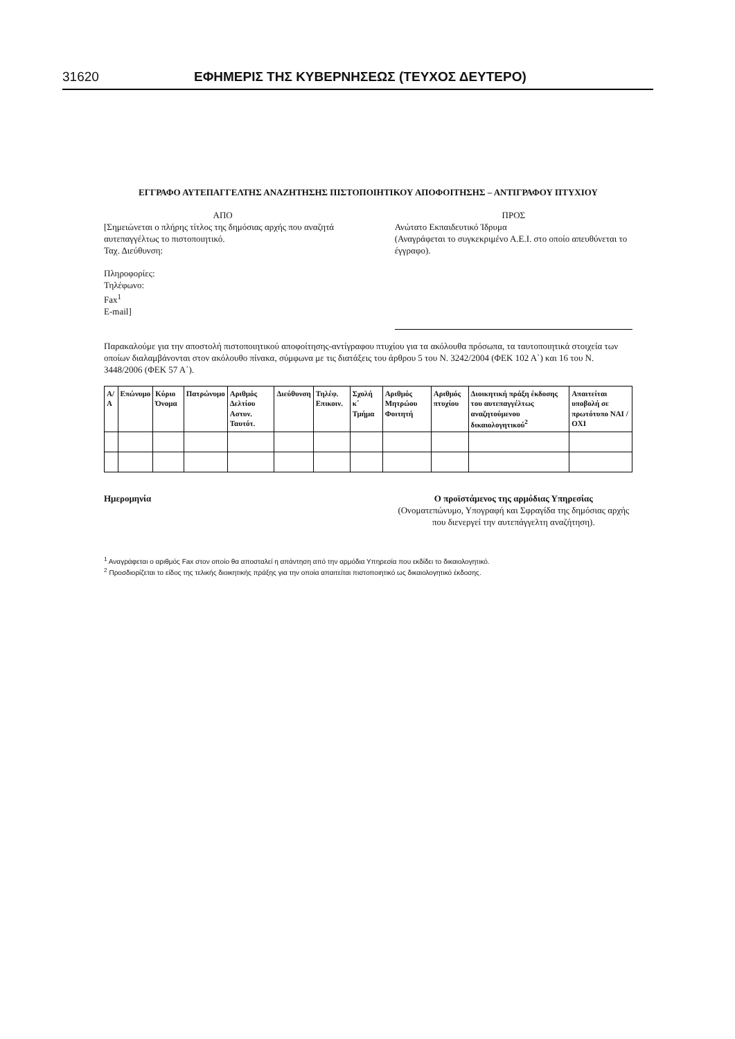31620 ΕΦΗΜΕΡΙΣ ΤΗΣ ΚΥΒΕΡΝΗΣΕΩΣ (ΤΕΥΧΟΣ ΔΕΥΤΕΡΟ)
ΕΓΓΡΑΦΟ ΑΥΤΕΠΑΓΓΕΛΤΗΣ ΑΝΑΖΗΤΗΣΗΣ ΠΙΣΤΟΠΟΙΗΤΙΚΟΥ ΑΠΟΦΟΙΤΗΣΗΣ – ΑΝΤΙΓΡΑΦΟΥ ΠΤΥΧΙΟΥ
ΑΠΟ
[Σημειώνεται ο πλήρης τίτλος της δημόσιας αρχής που αναζητά αυτεπαγγέλτως το πιστοποιητικό.
Ταχ. Διεύθυνση:
Πληροφορίες:
Τηλέφωνο:
Fax<sup>1</sup>
E-mail]
ΠΡΟΣ
Ανώτατο Εκπαιδευτικό Ίδρυμα
(Αναγράφεται το συγκεκριμένο Α.Ε.Ι. στο οποίο απευθύνεται το έγγραφο).
Παρακαλούμε για την αποστολή πιστοποιητικού αποφοίτησης-αντίγραφου πτυχίου για τα ακόλουθα πρόσωπα, τα ταυτοποιητικά στοιχεία των οποίων διαλαμβάνονται στον ακόλουθο πίνακα, σύμφωνα με τις διατάξεις του άρθρου 5 του Ν. 3242/2004 (ΦΕΚ 102 Α΄) και 16 του Ν. 3448/2006 (ΦΕΚ 57 Α΄).
| Α/Α | Επώνυμο | Κύριο Όνομα | Πατρώνυμο | Αριθμός Δελτίου Αστυν. Ταυτότ. | Διεύθυνση | Τηλέφ. Επικοιν. | Σχολή κ΄ Τμήμα | Αριθμός Μητρώου Φοιτητή | Αριθμός πτυχίου | Διοικητική πράξη έκδοσης του αυτεπαγγέλτως αναζητούμενου δικαιολογητικού<sup>2</sup> | Απαιτείται υποβολή σε πρωτότυπο ΝΑΙ / ΟΧΙ |
| --- | --- | --- | --- | --- | --- | --- | --- | --- | --- | --- | --- |
Ημερομηνία Ο προϊστάμενος της αρμόδιας Υπηρεσίας
(Ονοματεπώνυμο, Υπογραφή και Σφραγίδα της δημόσιας αρχής που διενεργεί την αυτεπάγγελτη αναζήτηση).
<sup>1</sup> Αναγράφεται ο αριθμός Fax στον οποίο θα αποσταλεί η απάντηση από την αρμόδια Υπηρεσία που εκδίδει το δικαιολογητικό.
<sup>2</sup> Προσδιορίζεται το είδος της τελικής διοικητικής πράξης για την οποία απαιτείται πιστοποιητικό ως δικαιολογητικό έκδοσης.